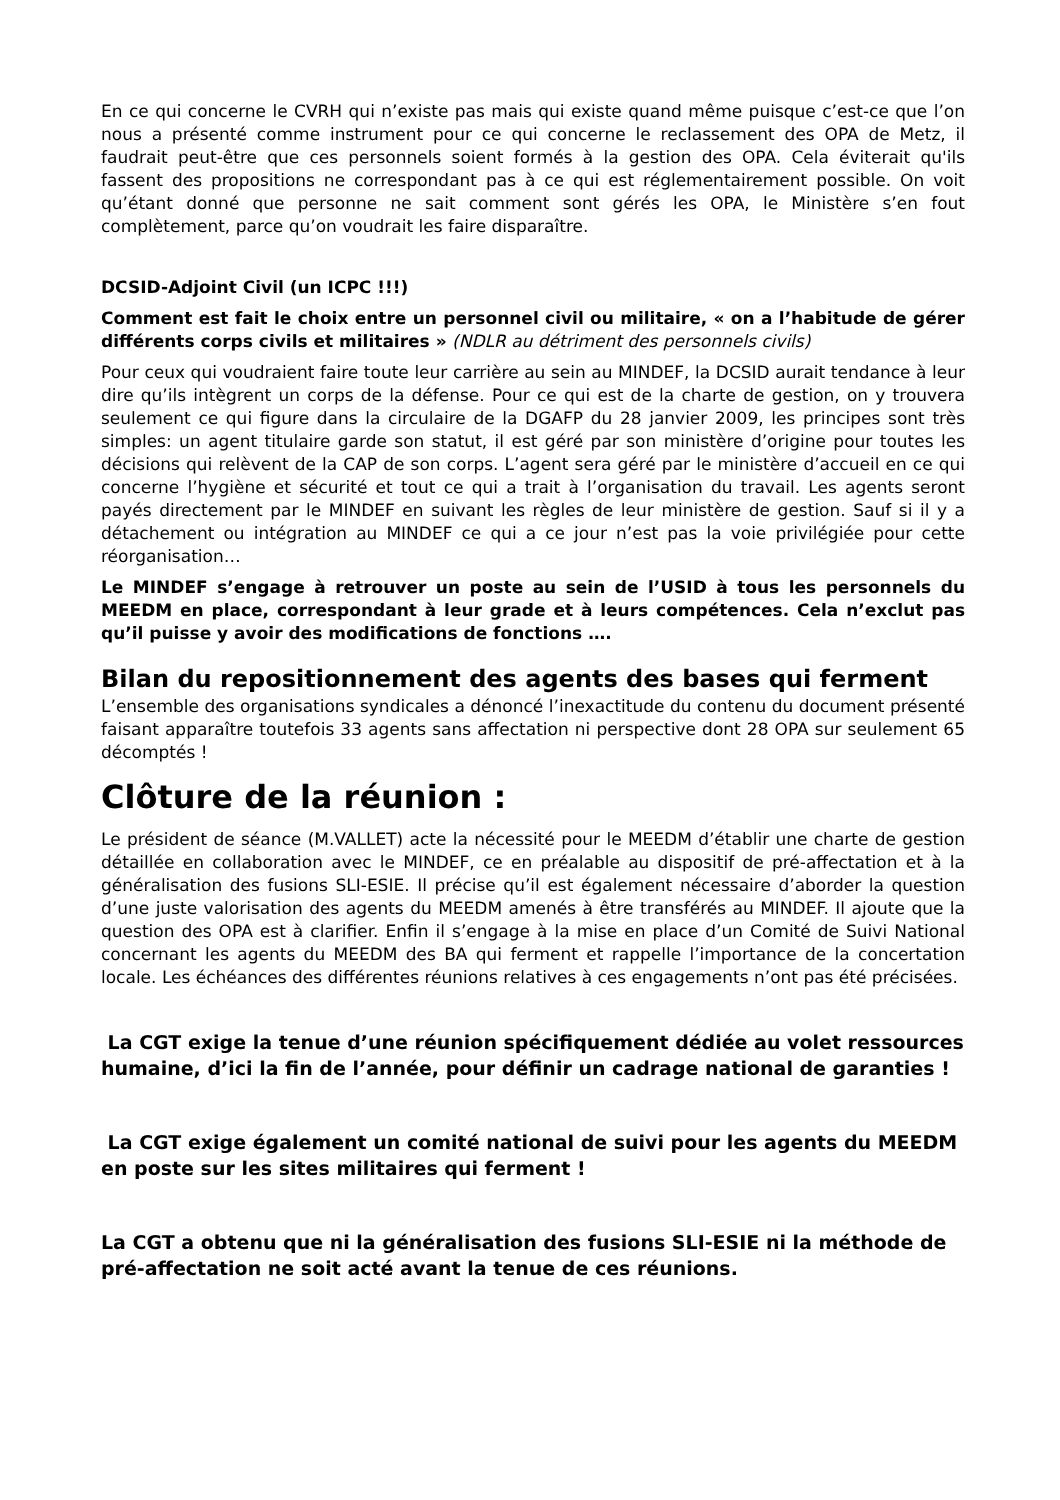En ce qui concerne le CVRH qui n’existe pas mais qui existe quand même puisque c’est-ce que l’on nous a présenté comme instrument pour ce qui concerne le reclassement des OPA de Metz, il faudrait peut-être que ces personnels soient formés à la gestion des OPA. Cela éviterait qu'ils fassent des propositions ne correspondant pas à ce qui est réglementairement possible. On voit qu’étant donné que personne ne sait comment sont gérés les OPA, le Ministère s’en fout complètement, parce qu’on voudrait les faire disparaître.
DCSID-Adjoint Civil (un ICPC !!!)
Comment est fait le choix entre un personnel civil ou militaire, « on a l’habitude de gérer différents corps civils et militaires » (NDLR au détriment des personnels civils)
Pour ceux qui voudraient faire toute leur carrière au sein au MINDEF, la DCSID aurait tendance à leur dire qu’ils intègrent un corps de la défense. Pour ce qui est de la charte de gestion, on y trouvera seulement ce qui figure dans la circulaire de la DGAFP du 28 janvier 2009, les principes sont très simples: un agent titulaire garde son statut, il est géré par son ministère d’origine pour toutes les décisions qui relèvent de la CAP de son corps. L’agent sera géré par le ministère d’accueil en ce qui concerne l’hygiène et sécurité et tout ce qui a trait à l’organisation du travail. Les agents seront payés directement par le MINDEF en suivant les règles de leur ministère de gestion. Sauf si il y a détachement ou intégration au MINDEF ce qui a ce jour n’est pas la voie privilégiée pour cette réorganisation…
Le MINDEF s’engage à retrouver un poste au sein de l’USID à tous les personnels du MEEDM en place, correspondant à leur grade et à leurs compétences. Cela n’exclut pas qu’il puisse y avoir des modifications de fonctions ….
Bilan du repositionnement des agents des bases qui ferment
L’ensemble des organisations syndicales a dénoncé l’inexactitude du contenu du document présenté faisant apparaître toutefois 33 agents sans affectation ni perspective dont 28 OPA sur seulement 65 décomptés !
Clôture de la réunion :
Le président de séance (M.VALLET) acte la nécessité pour le MEEDM d’établir une charte de gestion détaillée en collaboration avec le MINDEF, ce en préalable au dispositif de pré-affectation et à la généralisation des fusions SLI-ESIE. Il précise qu’il est également nécessaire d’aborder la question d’une juste valorisation des agents du MEEDM amenés à être transférés au MINDEF. Il ajoute que la question des OPA est à clarifier. Enfin il s’engage à la mise en place d’un Comité de Suivi National concernant les agents du MEEDM des BA qui ferment et rappelle l’importance de la concertation locale. Les échéances des différentes réunions relatives à ces engagements n’ont pas été précisées.
La CGT exige la tenue d’une réunion spécifiquement dédiée au volet ressources humaine, d’ici la fin de l’année, pour définir un cadrage national de garanties !
La CGT exige également un comité national de suivi pour les agents du MEEDM en poste sur les sites militaires qui ferment !
La CGT a obtenu que ni la généralisation des fusions SLI-ESIE ni la méthode de pré-affectation ne soit acté avant la tenue de ces réunions.